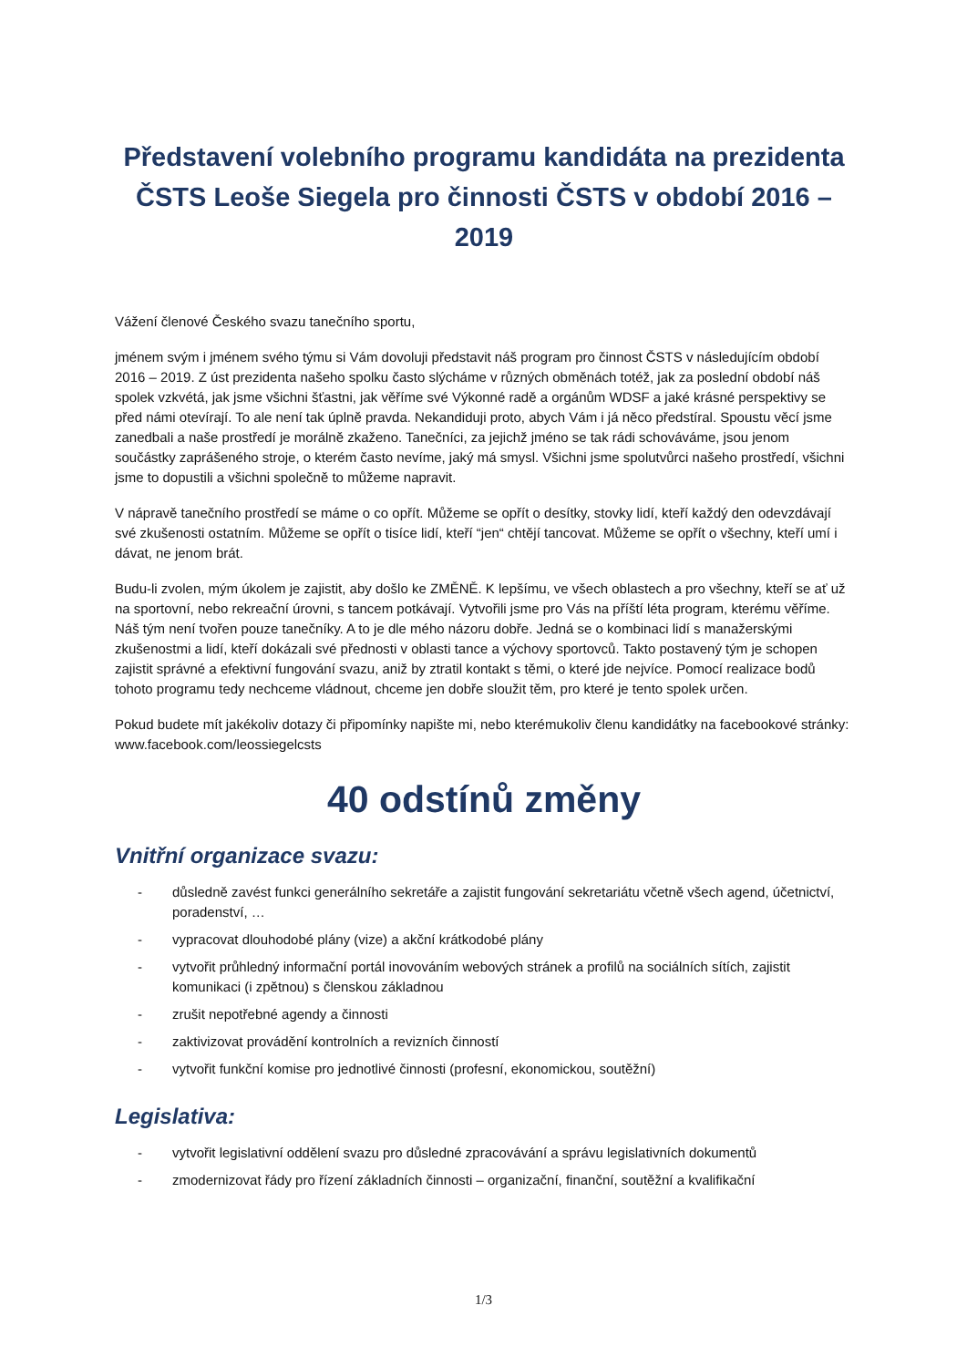Představení volebního programu kandidáta na prezidenta ČSTS Leoše Siegela pro činnosti ČSTS v období 2016 – 2019
Vážení členové Českého svazu tanečního sportu,
jménem svým i jménem svého týmu si Vám dovoluji představit náš program pro činnost ČSTS v následujícím období 2016 – 2019. Z úst prezidenta našeho spolku často slýcháme v různých obměnách totéž, jak za poslední období náš spolek vzkvétá, jak jsme všichni šťastni, jak věříme své Výkonné radě a orgánům WDSF a jaké krásné perspektivy se před námi otevírají. To ale není tak úplně pravda. Nekandiduji proto, abych Vám i já něco předstíral. Spoustu věcí jsme zanedbali a naše prostředí je morálně zkaženo. Tanečníci, za jejichž jméno se tak rádi schováváme, jsou jenom součástky zaprášeného stroje, o kterém často nevíme, jaký má smysl. Všichni jsme spolutvůrci našeho prostředí, všichni jsme to dopustili a všichni společně to můžeme napravit.
V nápravě tanečního prostředí se máme o co opřít. Můžeme se opřít o desítky, stovky lidí, kteří každý den odevzdávají své zkušenosti ostatním. Můžeme se opřít o tisíce lidí, kteří “jen“ chtějí tancovat. Můžeme se opřít o všechny, kteří umí i dávat, ne jenom brát.
Budu-li zvolen, mým úkolem je zajistit, aby došlo ke ZMĚNĚ. K lepšímu, ve všech oblastech a pro všechny, kteří se ať už na sportovní, nebo rekreační úrovni, s tancem potkávají. Vytvořili jsme pro Vás na příští léta program, kterému věříme. Náš tým není tvořen pouze tanečníky. A to je dle mého názoru dobře. Jedná se o kombinaci lidí s manažerskými zkušenostmi a lidí, kteří dokázali své přednosti v oblasti tance a výchovy sportovců. Takto postavený tým je schopen zajistit správné a efektivní fungování svazu, aniž by ztratil kontakt s těmi, o které jde nejvíce. Pomocí realizace bodů tohoto programu tedy nechceme vládnout, chceme jen dobře sloužit těm, pro které je tento spolek určen.
Pokud budete mít jakékoliv dotazy či připomínky napište mi, nebo kterémukoliv členu kandidátky na facebookové stránky: www.facebook.com/leossiegelcsts
40 odstínů změny
Vnitřní organizace svazu:
- důsledně zavést funkci generálního sekretáře a zajistit fungování sekretariátu včetně všech agend, účetnictví, poradenství, …
- vypracovat dlouhodobé plány (vize) a akční krátkodobé plány
- vytvořit průhledný informační portál inovováním webových stránek a profilů na sociálních sítích, zajistit komunikaci (i zpětnou) s členskou základnou
- zrušit nepotřebné agendy a činnosti
- zaktivizovat provádění kontrolních a revizních činností
- vytvořit funkční komise pro jednotlivé činnosti (profesní, ekonomickou, soutěžní)
Legislativa:
- vytvořit legislativní oddělení svazu pro důsledné zpracovávání a správu legislativních dokumentů
- zmodernizovat řády pro řízení základních činnosti – organizační, finanční, soutěžní a kvalifikační
1/3